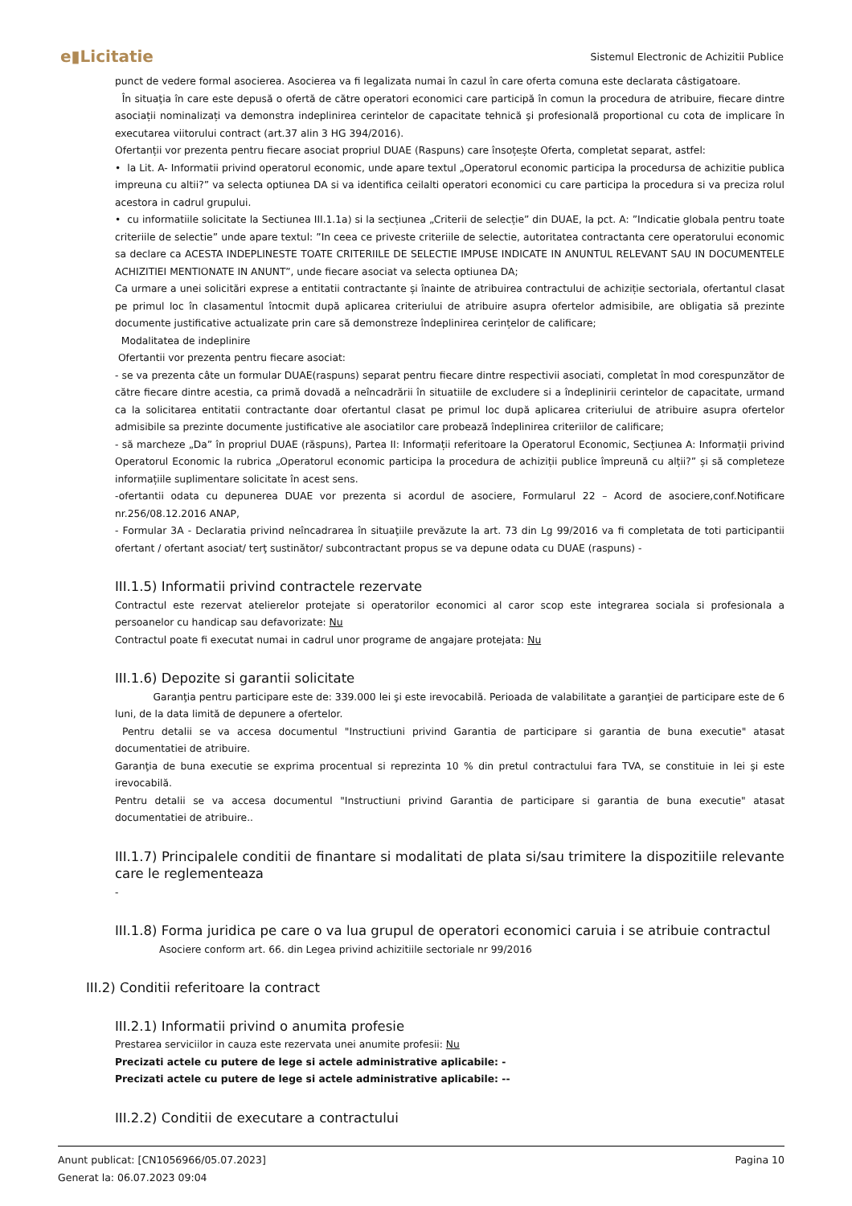e▮Licitatie Sistemul Electronic de Achizitii Publice
punct de vedere formal asocierea. Asocierea va fi legalizata numai în cazul în care oferta comuna este declarata câstigatoare.
În situaţia în care este depusă o ofertă de către operatori economici care participă în comun la procedura de atribuire, fiecare dintre asociații nominalizați va demonstra indeplinirea cerintelor de capacitate tehnică şi profesională proportional cu cota de implicare în executarea viitorului contract (art.37 alin 3 HG 394/2016).
Ofertanții vor prezenta pentru fiecare asociat propriul DUAE (Raspuns) care însoțește Oferta, completat separat, astfel:
• la Lit. A- Informatii privind operatorul economic, unde apare textul „Operatorul economic participa la procedursa de achizitie publica impreuna cu altii?” va selecta optiunea DA si va identifica ceilalti operatori economici cu care participa la procedura si va preciza rolul acestora in cadrul grupului.
• cu informatiile solicitate la Sectiunea III.1.1a) si la secțiunea „Criterii de selecție” din DUAE, la pct. A: ”Indicatie globala pentru toate criteriile de selectie” unde apare textul: ”In ceea ce priveste criteriile de selectie, autoritatea contractanta cere operatorului economic sa declare ca ACESTA INDEPLINESTE TOATE CRITERIILE DE SELECTIE IMPUSE INDICATE IN ANUNTUL RELEVANT SAU IN DOCUMENTELE ACHIZITIEI MENTIONATE IN ANUNT”, unde fiecare asociat va selecta optiunea DA;
Ca urmare a unei solicitări exprese a entitatii contractante și înainte de atribuirea contractului de achiziție sectoriala, ofertantul clasat pe primul loc în clasamentul întocmit după aplicarea criteriului de atribuire asupra ofertelor admisibile, are obligatia să prezinte documente justificative actualizate prin care să demonstreze îndeplinirea cerințelor de calificare;
Modalitatea de indeplinire
Ofertantii vor prezenta pentru fiecare asociat:
- se va prezenta câte un formular DUAE(raspuns) separat pentru fiecare dintre respectivii asociati, completat în mod corespunzător de către fiecare dintre acestia, ca primă dovadă a neîncadrării în situatiile de excludere si a îndeplinirii cerintelor de capacitate, urmand ca la solicitarea entitatii contractante doar ofertantul clasat pe primul loc după aplicarea criteriului de atribuire asupra ofertelor admisibile sa prezinte documente justificative ale asociatilor care probează îndeplinirea criteriilor de calificare;
- să marcheze „Da” în propriul DUAE (răspuns), Partea II: Informații referitoare la Operatorul Economic, Secțiunea A: Informații privind Operatorul Economic la rubrica „Operatorul economic participa la procedura de achiziții publice împreună cu alții?” și să completeze informațiile suplimentare solicitate în acest sens.
-ofertantii odata cu depunerea DUAE vor prezenta si acordul de asociere, Formularul 22 – Acord de asociere,conf.Notificare nr.256/08.12.2016 ANAP,
- Formular 3A - Declaratia privind neîncadrarea în situaţiile prevăzute la art. 73 din Lg 99/2016 va fi completata de toti participantii ofertant / ofertant asociat/ terţ sustinător/ subcontractant propus se va depune odata cu DUAE (raspuns) -
III.1.5) Informatii privind contractele rezervate
Contractul este rezervat atelierelor protejate si operatorilor economici al caror scop este integrarea sociala si profesionala a persoanelor cu handicap sau defavorizate: Nu
Contractul poate fi executat numai in cadrul unor programe de angajare protejata: Nu
III.1.6) Depozite si garantii solicitate
Garanţia pentru participare este de: 339.000 lei şi este irevocabilă. Perioada de valabilitate a garanţiei de participare este de 6 luni, de la data limită de depunere a ofertelor.
Pentru detalii se va accesa documentul "Instructiuni privind Garantia de participare si garantia de buna executie" atasat documentatiei de atribuire.
Garanţia de buna executie se exprima procentual si reprezinta 10 % din pretul contractului fara TVA, se constituie in lei şi este irevocabilă.
Pentru detalii se va accesa documentul "Instructiuni privind Garantia de participare si garantia de buna executie" atasat documentatiei de atribuire..
III.1.7) Principalele conditii de finantare si modalitati de plata si/sau trimitere la dispozitiile relevante care le reglementeaza
-
III.1.8) Forma juridica pe care o va lua grupul de operatori economici caruia i se atribuie contractul
Asociere conform art. 66. din Legea privind achizitiile sectoriale nr 99/2016
III.2) Conditii referitoare la contract
III.2.1) Informatii privind o anumita profesie
Prestarea serviciilor in cauza este rezervata unei anumite profesii: Nu
Precizati actele cu putere de lege si actele administrative aplicabile: -
Precizati actele cu putere de lege si actele administrative aplicabile: --
III.2.2) Conditii de executare a contractului
Anunt publicat: [CN1056966/05.07.2023]
Generat la: 06.07.2023 09:04
Pagina 10